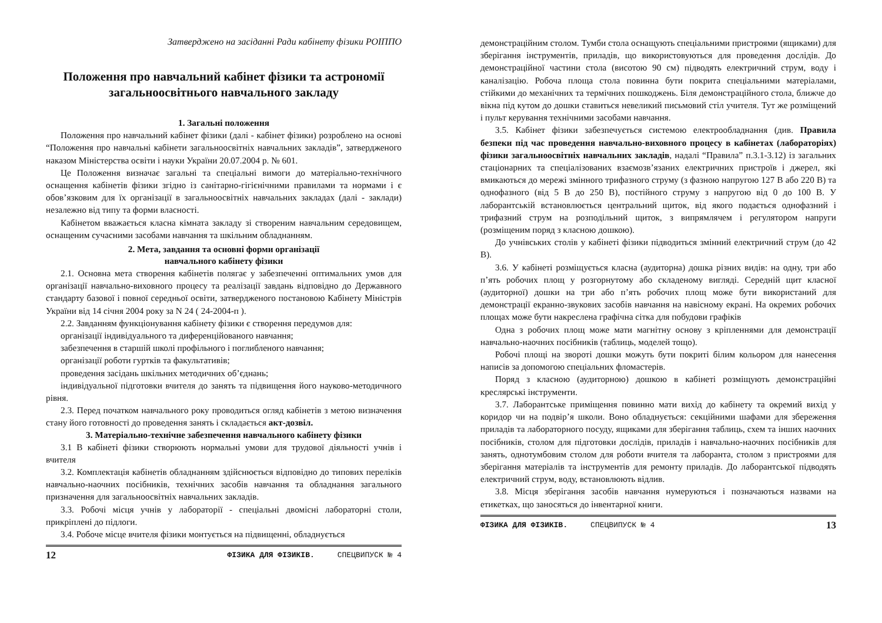Затверджено на засіданні Ради кабінету фізики РОІППО
Положення про навчальний кабінет фізики та астрономії загальноосвітнього навчального закладу
1. Загальні положення
Положення про навчальний кабінет фізики (далі - кабінет фізики) розроблено на основі “Положення про навчальні кабінети загальноосвітніх навчальних закладів”, затвердженого наказом Міністерства освіти і науки України 20.07.2004 р. № 601.
Це Положення визначає загальні та спеціальні вимоги до матеріально-технічного оснащення кабінетів фізики згідно із санітарно-гігієнічними правилами та нормами і є обов’язковим для їх організації в загальноосвітніх навчальних закладах (далі - заклади) незалежно від типу та форми власності.
Кабінетом вважається класна кімната закладу зі створеним навчальним середовищем, оснащеним сучасними засобами навчання та шкільним обладнанням.
2. Мета, завдання та основні форми організації
навчального кабінету фізики
2.1. Основна мета створення кабінетів полягає у забезпеченні оптимальних умов для організації навчально-виховного процесу та реалізації завдань відповідно до Державного стандарту базової і повної середньої освіти, затвердженого постановою Кабінету Міністрів України від 14 січня 2004 року за N 24 ( 24-2004-п ).
2.2. Завданням функціонування кабінету фізики є створення передумов для:
організації індивідуального та диференційованого навчання;
забезпечення в старшій школі профільного і поглибленого навчання;
організації роботи гуртків та факультативів;
проведення засідань шкільних методичних об’єднань;
індивідуальної підготовки вчителя до занять та підвищення його науково-методичного рівня.
2.3. Перед початком навчального року проводиться огляд кабінетів з метою визначення стану його готовності до проведення занять і складається акт-дозвіл.
3. Матеріально-технічне забезпечення навчального кабінету фізики
3.1 В кабінеті фізики створюють нормальні умови для трудової діяльності учнів і вчителя
3.2. Комплектація кабінетів обладнанням здійснюється відповідно до типових переліків навчально-наочних посібників, технічних засобів навчання та обладнання загального призначення для загальноосвітніх навчальних закладів.
3.3. Робочі місця учнів у лабораторії - спеціальні двомісні лабораторні столи, прикріплені до підлоги.
3.4. Робоче місце вчителя фізики монтується на підвищенні, обладнується
12 ФІЗИКА ДЛЯ ФІЗИКІВ. СПЕЦВИПУСК № 4
демонстраційним столом. Тумби стола оснащують спеціальними пристроями (ящиками) для зберігання інструментів, приладів, що використовуються для проведення дослідів. До демонстраційної частини стола (висотою 90 см) підводять електричний струм, воду і каналізацію. Робоча площа стола повинна бути покрита спеціальними матеріалами, стійкими до механічних та термічних пошкоджень. Біля демонстраційного стола, ближче до вікна під кутом до дошки ставиться невеликий письмовий стіл учителя. Тут же розміщений і пульт керування технічними засобами навчання.
3.5. Кабінет фізики забезпечується системою електрообладнання (див. Правила безпеки під час проведення навчально-виховного процесу в кабінетах (лабораторіях) фізики загальноосвітніх навчальних закладів, надалі “Правила” п.3.1-3.12) із загальних стаціонарних та спеціалізованих взаємозв’язаних електричних пристроїв і джерел, які вмикаються до мережі змінного трифазного струму (з фазною напругою 127 В або 220 В) та однофазного (від 5 В до 250 В), постійного струму з напругою від 0 до 100 В. У лаборантській встановлюється центральний щиток, від якого подається однофазний і трифазний струм на розподільний щиток, з випрямлячем і регулятором напруги (розміщеним поряд з класною дошкою).
До учнівських столів у кабінеті фізики підводиться змінний електричний струм (до 42 В).
3.6. У кабінеті розміщується класна (аудиторна) дошка різних видів: на одну, три або п’ять робочих площ у розгорнутому або складеному вигляді. Середній щит класної (аудиторної) дошки на три або п’ять робочих площ може бути використаний для демонстрації екранно-звукових засобів навчання на навісному екрані. На окремих робочих площах може бути накреслена графічна сітка для побудови графіків
Одна з робочих площ може мати магнітну основу з кріпленнями для демонстрації навчально-наочних посібників (таблиць, моделей тощо).
Робочі площі на звороті дошки можуть бути покриті білим кольором для нанесення написів за допомогою спеціальних фломастерів.
Поряд з класною (аудиторною) дошкою в кабінеті розміщують демонстраційні креслярські інструменти.
3.7. Лаборантське приміщення повинно мати вихід до кабінету та окремий вихід у коридор чи на подвір’я школи. Воно обладнується: секційними шафами для збереження приладів та лабораторного посуду, ящиками для зберігання таблиць, схем та інших наочних посібників, столом для підготовки дослідів, приладів і навчально-наочних посібників для занять, однотумбовим столом для роботи вчителя та лаборанта, столом з пристроями для зберігання матеріалів та інструментів для ремонту приладів. До лаборантської підводять електричний струм, воду, встановлюють відлив.
3.8. Місця зберігання засобів навчання нумеруються і позначаються назвами на етикетках, що заносяться до інвентарної книги.
ФІЗИКА ДЛЯ ФІЗИКІВ. СПЕЦВИПУСК № 4 13